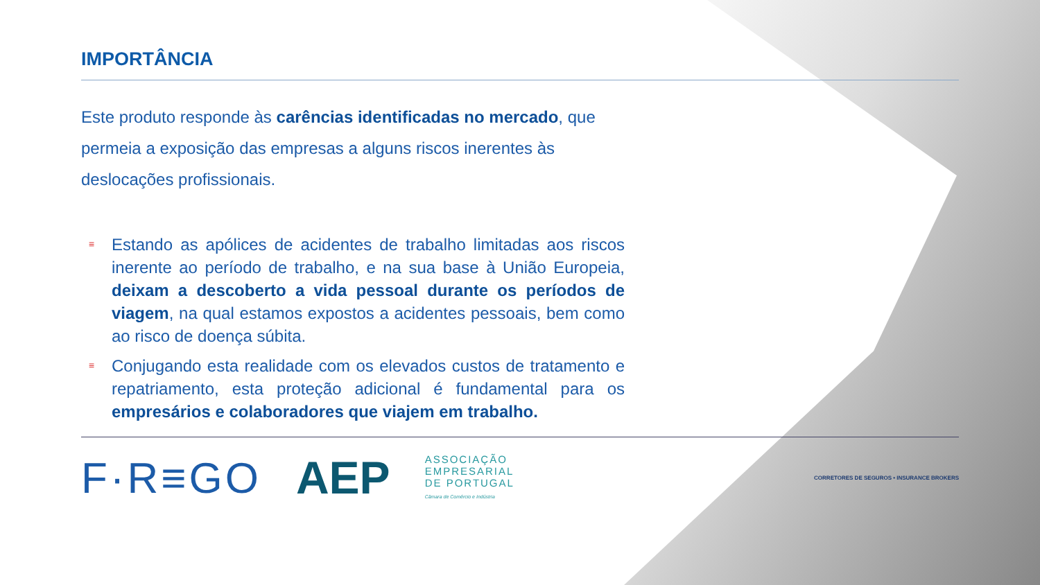IMPORTÂNCIA
Este produto responde às carências identificadas no mercado, que permeia a exposição das empresas a alguns riscos inerentes às deslocações profissionais.
≡ Estando as apólices de acidentes de trabalho limitadas aos riscos inerente ao período de trabalho, e na sua base à União Europeia, deixam a descoberto a vida pessoal durante os períodos de viagem, na qual estamos expostos a acidentes pessoais, bem como ao risco de doença súbita.
≡ Conjugando esta realidade com os elevados custos de tratamento e repatriamento, esta proteção adicional é fundamental para os empresários e colaboradores que viajem em trabalho.
F·R≡GO AEP
ASSOCIAÇÃO
EMPRESARIAL
DE PORTUGAL
Câmara de Comércio e Indústria
CORRETORES DE SEGUROS • INSURANCE BROKERS